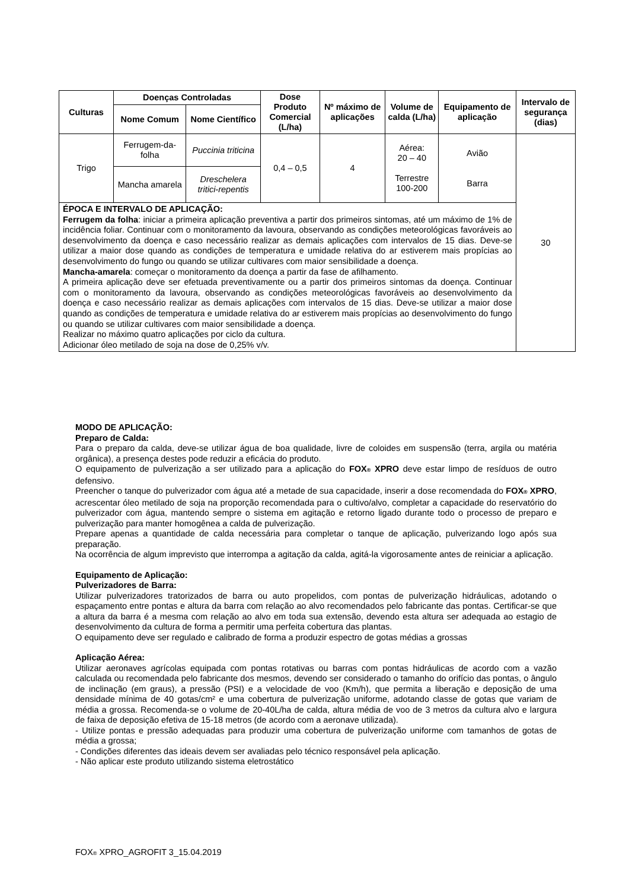| Culturas | Doenças Controladas | | Dose Produto Comercial (L/ha) | Nº máximo de aplicações | Volume de calda (L/ha) | Equipamento de aplicação | Intervalo de segurança (dias) |
| --- | --- | --- | --- | --- | --- | --- | --- |
| | Nome Comum | Nome Científico | | | | | |
| Trigo | Ferrugem-da-folha | Puccinia triticina | 0,4 – 0,5 | 4 | Aérea: 20 – 40 Terrestre 100-200 | Avião Barra | 30 |
| | Mancha amarela | Dreschelera tritici-repentis | | | | | |
| ÉPOCA E INTERVALO DE APLICAÇÃO: Ferrugem da folha : iniciar a primeira aplicação preventiva a partir dos primeiros sintomas, até um máximo de 1% de incidência foliar. Continuar com o monitoramento da lavoura, observando as condições meteorológicas favoráveis ao desenvolvimento da doença e caso necessário realizar as demais aplicações com intervalos de 15 dias. Deve-se utilizar a maior dose quando as condições de temperatura e umidade relativa do ar estiverem mais propícias ao desenvolvimento do fungo ou quando se utilizar cultivares com maior sensibilidade a doença. Mancha-amarela : começar o monitoramento da doença a partir da fase de afilhamento. A primeira aplicação deve ser efetuada preventivamente ou a partir dos primeiros sintomas da doença. Continuar com o monitoramento da lavoura, observando as condições meteorológicas favoráveis ao desenvolvimento da doença e caso necessário realizar as demais aplicações com intervalos de 15 dias. Deve-se utilizar a maior dose quando as condições de temperatura e umidade relativa do ar estiverem mais propícias ao desenvolvimento do fungo ou quando se utilizar cultivares com maior sensibilidade a doença. Realizar no máximo quatro aplicações por ciclo da cultura. Adicionar óleo metilado de soja na dose de 0,25% v/v. | | | | | | | |
MODO DE APLICAÇÃO:
Preparo de Calda:
Para o preparo da calda, deve-se utilizar água de boa qualidade, livre de coloides em suspensão (terra, argila ou matéria orgânica), a presença destes pode reduzir a eficácia do produto.
O equipamento de pulverização a ser utilizado para a aplicação do FOX® XPRO deve estar limpo de resíduos de outro defensivo.
Preencher o tanque do pulverizador com água até a metade de sua capacidade, inserir a dose recomendada do FOX® XPRO, acrescentar óleo metilado de soja na proporção recomendada para o cultivo/alvo, completar a capacidade do reservatório do pulverizador com água, mantendo sempre o sistema em agitação e retorno ligado durante todo o processo de preparo e pulverização para manter homogênea a calda de pulverização.
Prepare apenas a quantidade de calda necessária para completar o tanque de aplicação, pulverizando logo após sua preparação.
Na ocorrência de algum imprevisto que interrompa a agitação da calda, agitá-la vigorosamente antes de reiniciar a aplicação.
Equipamento de Aplicação:
Pulverizadores de Barra:
Utilizar pulverizadores tratorizados de barra ou auto propelidos, com pontas de pulverização hidráulicas, adotando o espaçamento entre pontas e altura da barra com relação ao alvo recomendados pelo fabricante das pontas. Certificar-se que a altura da barra é a mesma com relação ao alvo em toda sua extensão, devendo esta altura ser adequada ao estagio de desenvolvimento da cultura de forma a permitir uma perfeita cobertura das plantas.
O equipamento deve ser regulado e calibrado de forma a produzir espectro de gotas médias a grossas
Aplicação Aérea:
Utilizar aeronaves agrícolas equipada com pontas rotativas ou barras com pontas hidráulicas de acordo com a vazão calculada ou recomendada pelo fabricante dos mesmos, devendo ser considerado o tamanho do orifício das pontas, o ângulo de inclinação (em graus), a pressão (PSI) e a velocidade de voo (Km/h), que permita a liberação e deposição de uma densidade mínima de 40 gotas/cm² e uma cobertura de pulverização uniforme, adotando classe de gotas que variam de média a grossa. Recomenda-se o volume de 20-40L/ha de calda, altura média de voo de 3 metros da cultura alvo e largura de faixa de deposição efetiva de 15-18 metros (de acordo com a aeronave utilizada).
- Utilize pontas e pressão adequadas para produzir uma cobertura de pulverização uniforme com tamanhos de gotas de média a grossa;
- Condições diferentes das ideais devem ser avaliadas pelo técnico responsável pela aplicação.
- Não aplicar este produto utilizando sistema eletrostático
FOX® XPRO_AGROFIT 3_15.04.2019